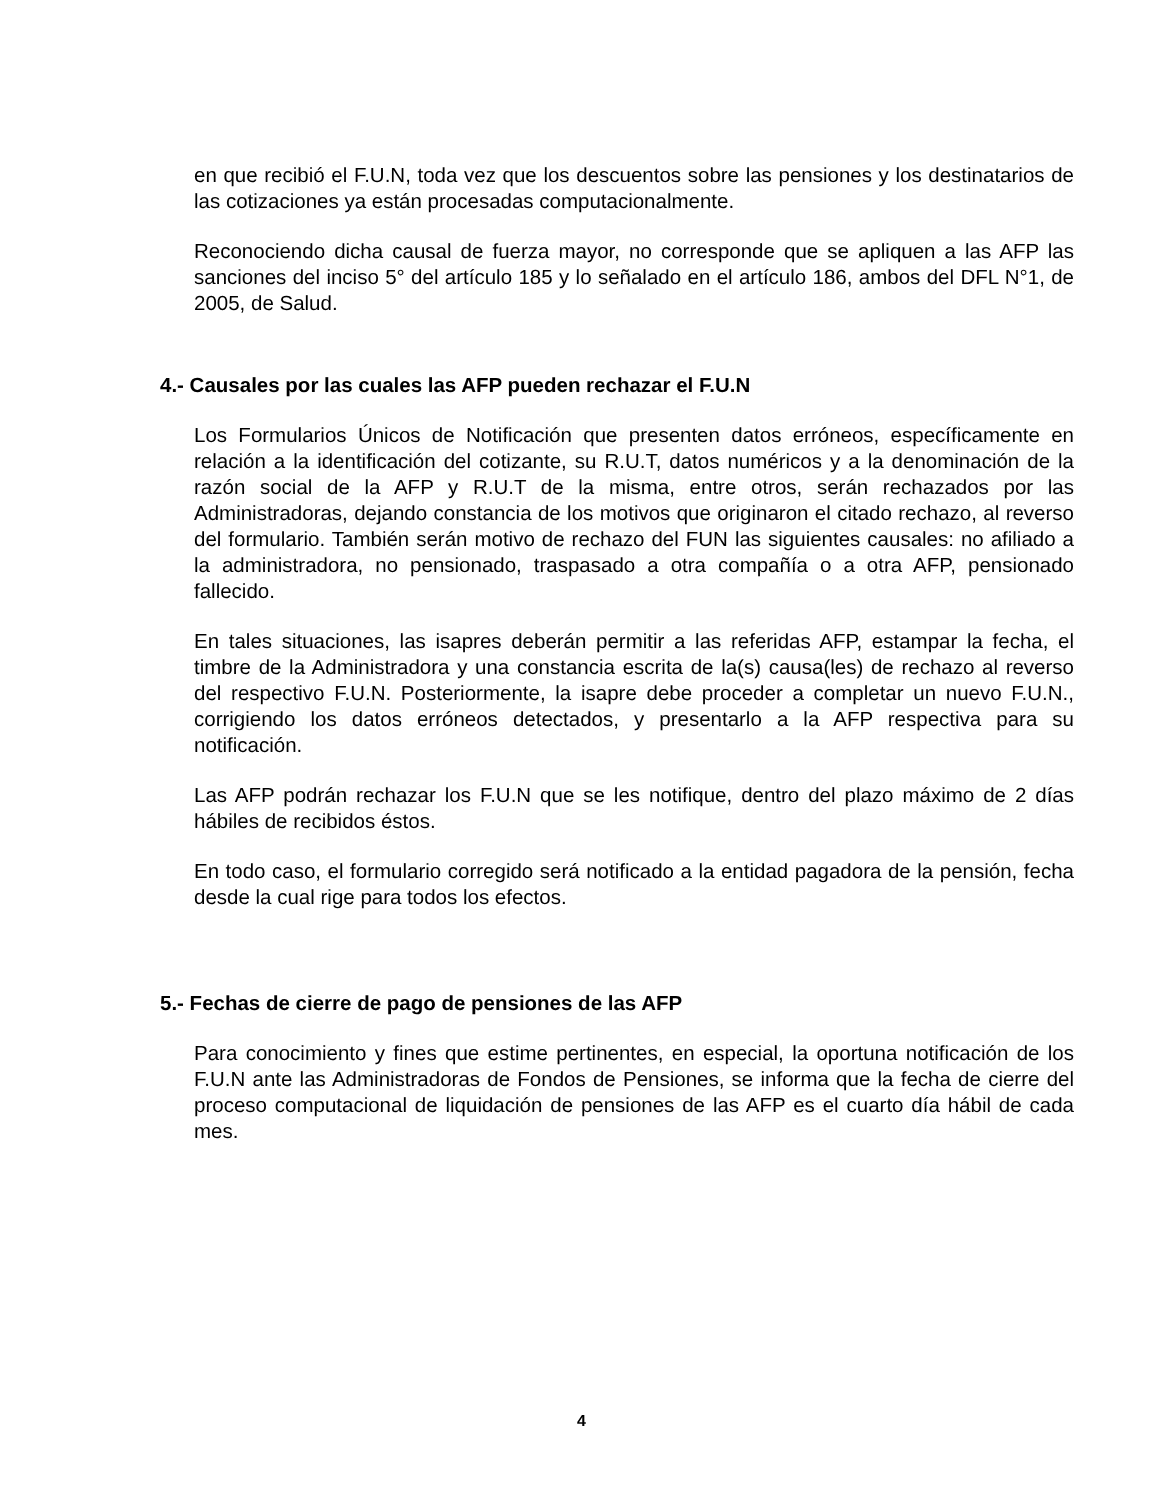en que recibió el F.U.N, toda vez que los descuentos sobre las pensiones y los destinatarios de las cotizaciones ya están procesadas computacionalmente.
Reconociendo dicha causal de fuerza mayor, no corresponde que se apliquen a las AFP las sanciones del inciso 5° del artículo 185 y lo señalado en el artículo 186, ambos del DFL N°1, de 2005, de Salud.
4.- Causales por las cuales las AFP pueden rechazar el F.U.N
Los Formularios Únicos de Notificación que presenten datos erróneos, específicamente en relación a la identificación del cotizante, su R.U.T, datos numéricos y a la denominación de la razón social de la AFP y R.U.T de la misma, entre otros, serán rechazados por las Administradoras, dejando constancia de los motivos que originaron el citado rechazo, al reverso del formulario. También serán motivo de rechazo del FUN las siguientes causales: no afiliado a la administradora, no pensionado, traspasado a otra compañía o a otra AFP, pensionado fallecido.
En tales situaciones, las isapres deberán permitir a las referidas AFP, estampar la fecha, el timbre de la Administradora y una constancia escrita de la(s) causa(les) de rechazo al reverso del respectivo F.U.N. Posteriormente, la isapre debe proceder a completar un nuevo F.U.N., corrigiendo los datos erróneos detectados, y presentarlo a la AFP respectiva para su notificación.
Las AFP podrán rechazar los F.U.N que se les notifique, dentro del plazo máximo de 2 días hábiles de recibidos éstos.
En todo caso, el formulario corregido será notificado a la entidad pagadora de la pensión, fecha desde la cual rige para todos los efectos.
5.- Fechas de cierre de pago de pensiones de las AFP
Para conocimiento y fines que estime pertinentes, en especial, la oportuna notificación de los F.U.N ante las Administradoras de Fondos de Pensiones, se informa que la fecha de cierre del proceso computacional de liquidación de pensiones de las AFP es el cuarto día hábil de cada mes.
4